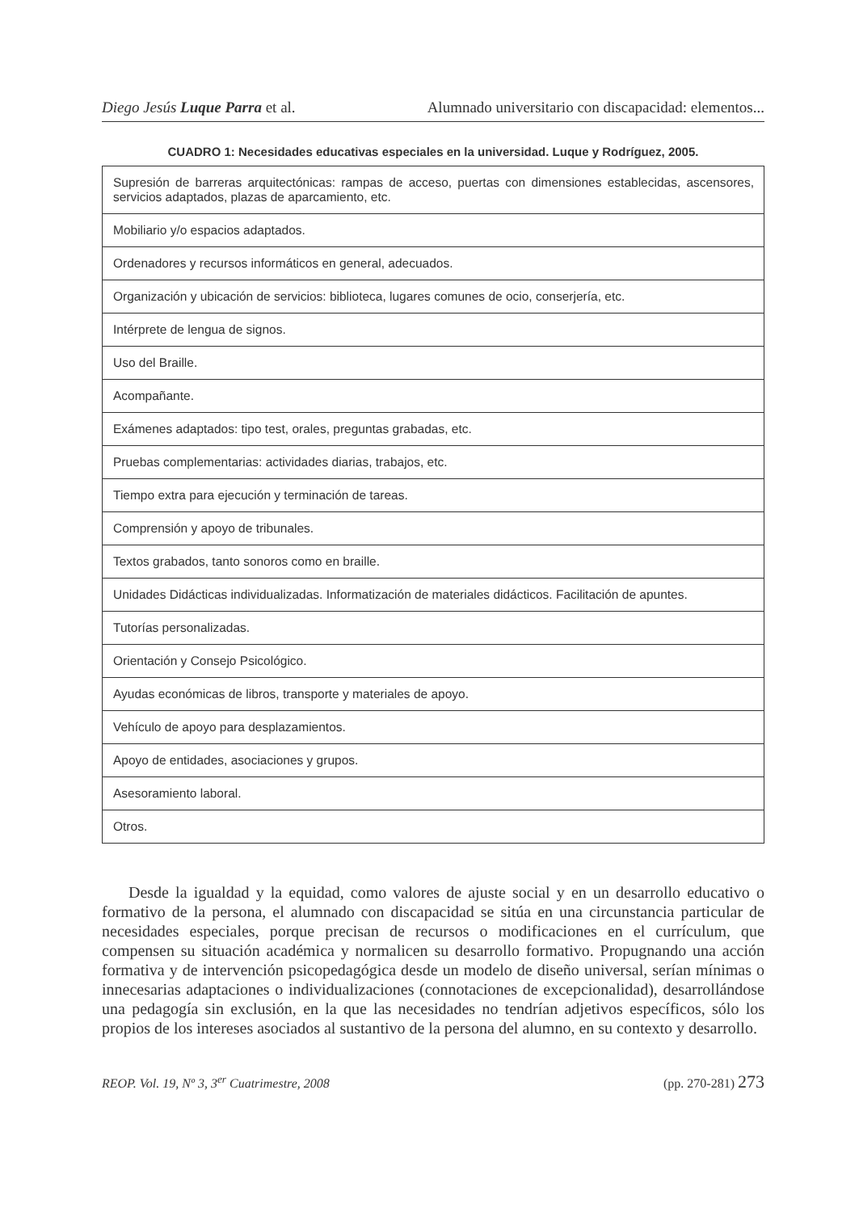Diego Jesús Luque Parra et al. Alumnado universitario con discapacidad: elementos...
CUADRO 1: Necesidades educativas especiales en la universidad. Luque y Rodríguez, 2005.
| Supresión de barreras arquitectónicas: rampas de acceso, puertas con dimensiones establecidas, ascensores, servicios adaptados, plazas de aparcamiento, etc. |
| Mobiliario y/o espacios adaptados. |
| Ordenadores y recursos informáticos en general, adecuados. |
| Organización y ubicación de servicios: biblioteca, lugares comunes de ocio, conserjería, etc. |
| Intérprete de lengua de signos. |
| Uso del Braille. |
| Acompañante. |
| Exámenes adaptados: tipo test, orales, preguntas grabadas, etc. |
| Pruebas complementarias: actividades diarias, trabajos, etc. |
| Tiempo extra para ejecución y terminación de tareas. |
| Comprensión y apoyo de tribunales. |
| Textos grabados, tanto sonoros como en braille. |
| Unidades Didácticas individualizadas. Informatización de materiales didácticos. Facilitación de apuntes. |
| Tutorías personalizadas. |
| Orientación y Consejo Psicológico. |
| Ayudas económicas de libros, transporte y materiales de apoyo. |
| Vehículo de apoyo para desplazamientos. |
| Apoyo de entidades, asociaciones y grupos. |
| Asesoramiento laboral. |
| Otros. |
Desde la igualdad y la equidad, como valores de ajuste social y en un desarrollo educativo o formativo de la persona, el alumnado con discapacidad se sitúa en una circunstancia particular de necesidades especiales, porque precisan de recursos o modificaciones en el currículum, que compensen su situación académica y normalicen su desarrollo formativo. Propugnando una acción formativa y de intervención psicopedagógica desde un modelo de diseño universal, serían mínimas o innecesarias adaptaciones o individualizaciones (connotaciones de excepcionalidad), desarrollándose una pedagogía sin exclusión, en la que las necesidades no tendrían adjetivos específicos, sólo los propios de los intereses asociados al sustantivo de la persona del alumno, en su contexto y desarrollo.
REOP. Vol. 19, Nº 3, 3<sup>er</sup> Cuatrimestre, 2008 (pp. 270-281) 273